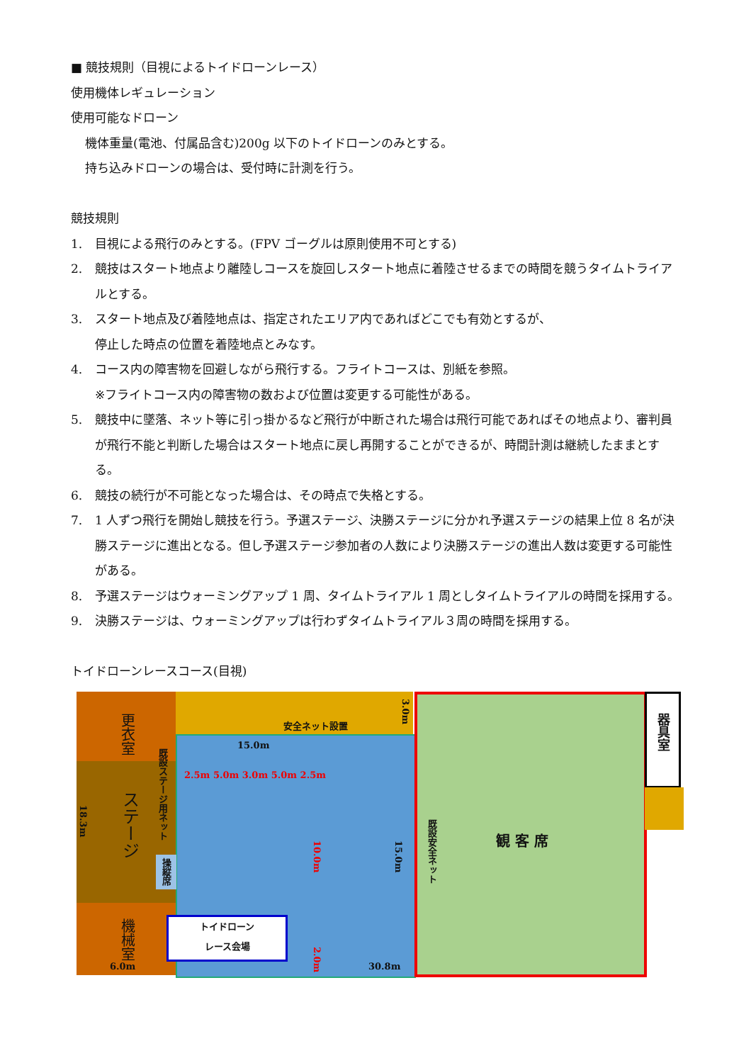■ 競技規則（目視によるトイドローンレース）
使用機体レギュレーション
使用可能なドローン
機体重量(電池、付属品含む)200g 以下のトイドローンのみとする。
持ち込みドローンの場合は、受付時に計測を行う。
競技規則
1. 目視による飛行のみとする。(FPV ゴーグルは原則使用不可とする)
2. 競技はスタート地点より離陸しコースを旋回しスタート地点に着陸させるまでの時間を競うタイムトライアルとする。
3. スタート地点及び着陸地点は、指定されたエリア内であればどこでも有効とするが、
停止した時点の位置を着陸地点とみなす。
4. コース内の障害物を回避しながら飛行する。フライトコースは、別紙を参照。
※フライトコース内の障害物の数および位置は変更する可能性がある。
5. 競技中に墜落、ネット等に引っ掛かるなど飛行が中断された場合は飛行可能であればその地点より、審判員が飛行不能と判断した場合はスタート地点に戻し再開することができるが、時間計測は継続したままとする。
6. 競技の続行が不可能となった場合は、その時点で失格とする。
7. 1 人ずつ飛行を開始し競技を行う。予選ステージ、決勝ステージに分かれ予選ステージの結果上位 8 名が決勝ステージに進出となる。但し予選ステージ参加者の人数により決勝ステージの進出人数は変更する可能性がある。
8. 予選ステージはウォーミングアップ 1 周、タイムトライアル 1 周としタイムトライアルの時間を採用する。
9. 決勝ステージは、ウォーミングアップは行わずタイムトライアル３周の時間を採用する。
トイドローンレースコース(目視)
更衣室
ステージ
機械室
18.3m
6.0m
既設ステージ用ネット
操縦席
安全ネット設置
3.0m
15.0m
2.5m 5.0m 3.0m 5.0m 2.5m
10.0m
15.0m
既設安全ネット
観 客 席
器具室
トイドローン
レース会場
2.0m
30.8m